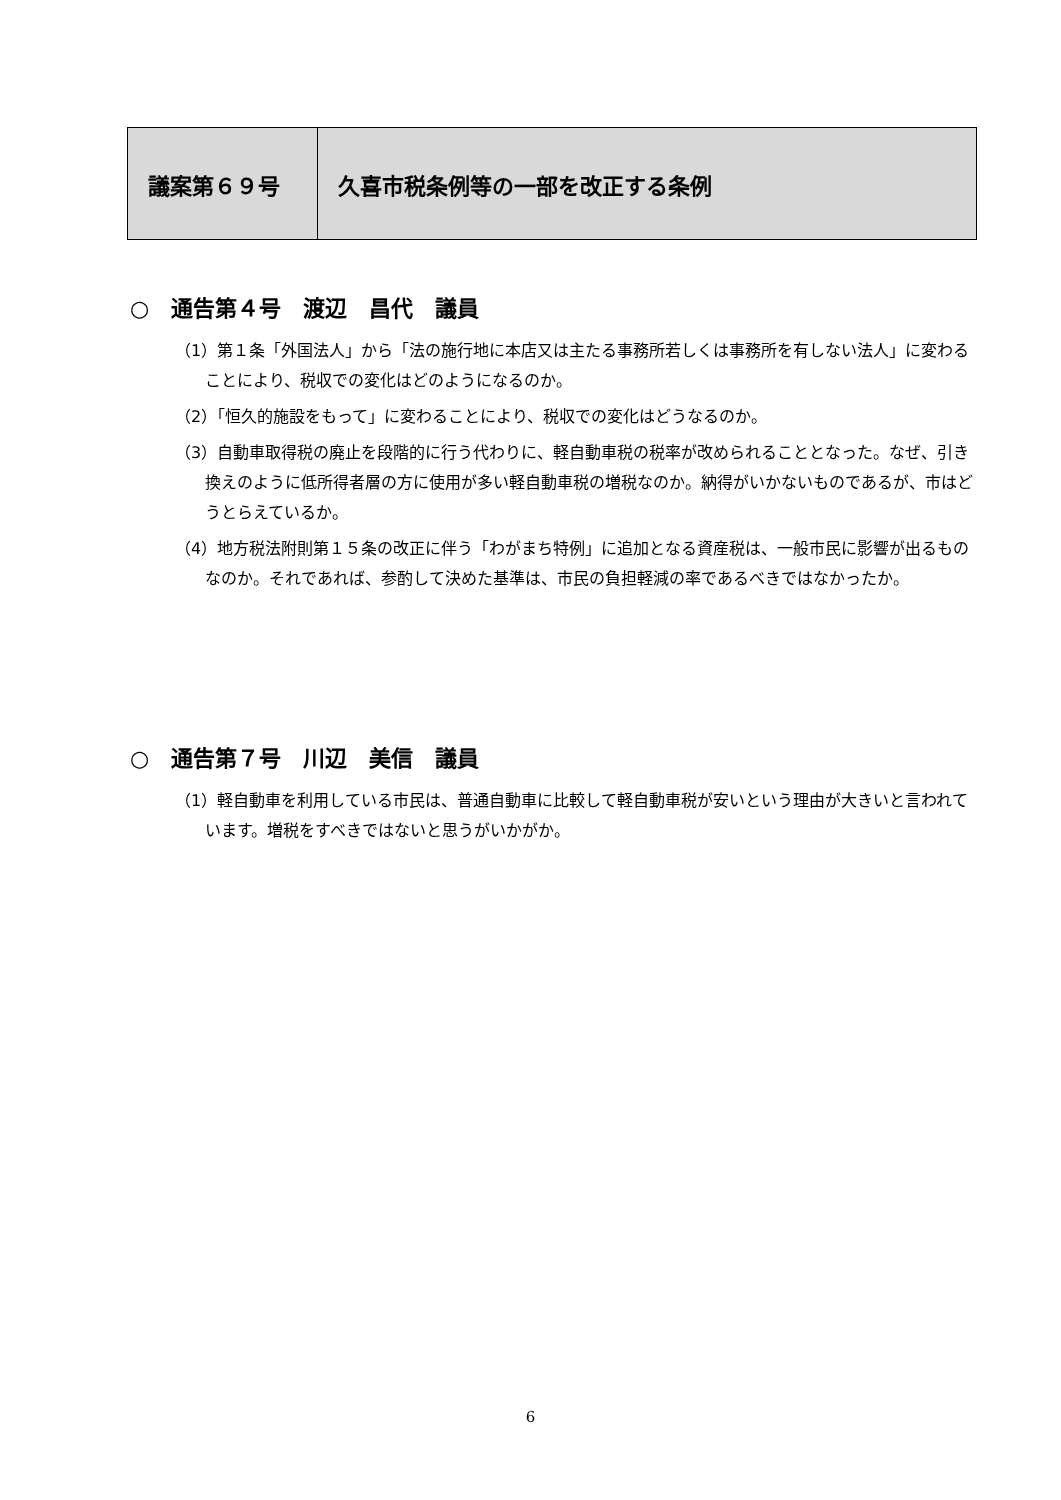| 議案第６９号 | 久喜市税条例等の一部を改正する条例 |
○　通告第４号　渡辺　昌代　議員
（1）第１条「外国法人」から「法の施行地に本店又は主たる事務所若しくは事務所を有しない法人」に変わることにより、税収での変化はどのようになるのか。
（2）「恒久的施設をもって」に変わることにより、税収での変化はどうなるのか。
（3）自動車取得税の廃止を段階的に行う代わりに、軽自動車税の税率が改められることとなった。なぜ、引き換えのように低所得者層の方に使用が多い軽自動車税の増税なのか。納得がいかないものであるが、市はどうとらえているか。
（4）地方税法附則第１５条の改正に伴う「わがまち特例」に追加となる資産税は、一般市民に影響が出るものなのか。それであれば、参酌して決めた基準は、市民の負担軽減の率であるべきではなかったか。
○　通告第７号　川辺　美信　議員
（1）軽自動車を利用している市民は、普通自動車に比較して軽自動車税が安いという理由が大きいと言われています。増税をすべきではないと思うがいかがか。
6